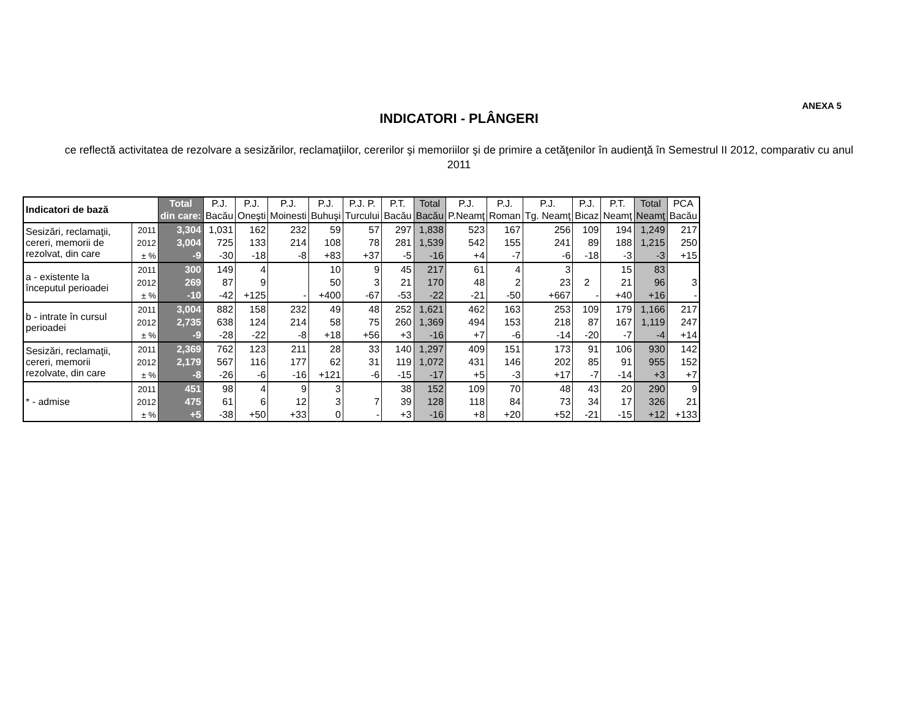ANEXA 5
INDICATORI - PLÂNGERI
ce reflectă activitatea de rezolvare a sesizărilor, reclamaţiilor, cererilor şi memoriilor şi de primire a cetăţenilor în audienţă în Semestrul II 2012, comparativ cu anul 2011
| Indicatori de bază | | Total din care: | P.J. Bacău | P.J. Oneşti | P.J. Moinesti | P.J. Buhuşi | P.J. P. Turcului | P.T. Bacău | Total Bacău | P.J. P.Neamţ | P.J. Roman | P.J. Tg. Neamţ | P.J. Bicaz | P.T. Neamţ | Total Neamţ | PCA Bacău |
| --- | --- | --- | --- | --- | --- | --- | --- | --- | --- | --- | --- | --- | --- | --- | --- | --- |
| Sesizări, reclamaţii, cereri, memorii de rezolvat, din care | 2011 | 3,304 | 1,031 | 162 | 232 | 59 | 57 | 297 | 1,838 | 523 | 167 | 256 | 109 | 194 | 1,249 | 217 |
| | 2012 | 3,004 | 725 | 133 | 214 | 108 | 78 | 281 | 1,539 | 542 | 155 | 241 | 89 | 188 | 1,215 | 250 |
| | ± % | -9 | -30 | -18 | -8 | +83 | +37 | -5 | -16 | +4 | -7 | -6 | -18 | -3 | -3 | +15 |
| a - existente la începutul perioadei | 2011 | 300 | 149 | 4 | | 10 | 9 | 45 | 217 | 61 | 4 | 3 | | 15 | 83 | |
| | 2012 | 269 | 87 | 9 | | 50 | 3 | 21 | 170 | 48 | 2 | 23 | 2 | 21 | 96 | 3 |
| | ± % | -10 | -42 | +125 | - | +400 | -67 | -53 | -22 | -21 | -50 | +667 | - | +40 | +16 | - |
| b - intrate în cursul perioadei | 2011 | 3,004 | 882 | 158 | 232 | 49 | 48 | 252 | 1,621 | 462 | 163 | 253 | 109 | 179 | 1,166 | 217 |
| | 2012 | 2,735 | 638 | 124 | 214 | 58 | 75 | 260 | 1,369 | 494 | 153 | 218 | 87 | 167 | 1,119 | 247 |
| | ± % | -9 | -28 | -22 | -8 | +18 | +56 | +3 | -16 | +7 | -6 | -14 | -20 | -7 | -4 | +14 |
| Sesizări, reclamaţii, cereri, memorii rezolvate, din care | 2011 | 2,369 | 762 | 123 | 211 | 28 | 33 | 140 | 1,297 | 409 | 151 | 173 | 91 | 106 | 930 | 142 |
| | 2012 | 2,179 | 567 | 116 | 177 | 62 | 31 | 119 | 1,072 | 431 | 146 | 202 | 85 | 91 | 955 | 152 |
| | ± % | -8 | -26 | -6 | -16 | +121 | -6 | -15 | -17 | +5 | -3 | +17 | -7 | -14 | +3 | +7 |
| * - admise | 2011 | 451 | 98 | 4 | 9 | 3 | | 38 | 152 | 109 | 70 | 48 | 43 | 20 | 290 | 9 |
| | 2012 | 475 | 61 | 6 | 12 | 3 | 7 | 39 | 128 | 118 | 84 | 73 | 34 | 17 | 326 | 21 |
| | ± % | +5 | -38 | +50 | +33 | 0 | - | +3 | -16 | +8 | +20 | +52 | -21 | -15 | +12 | +133 |